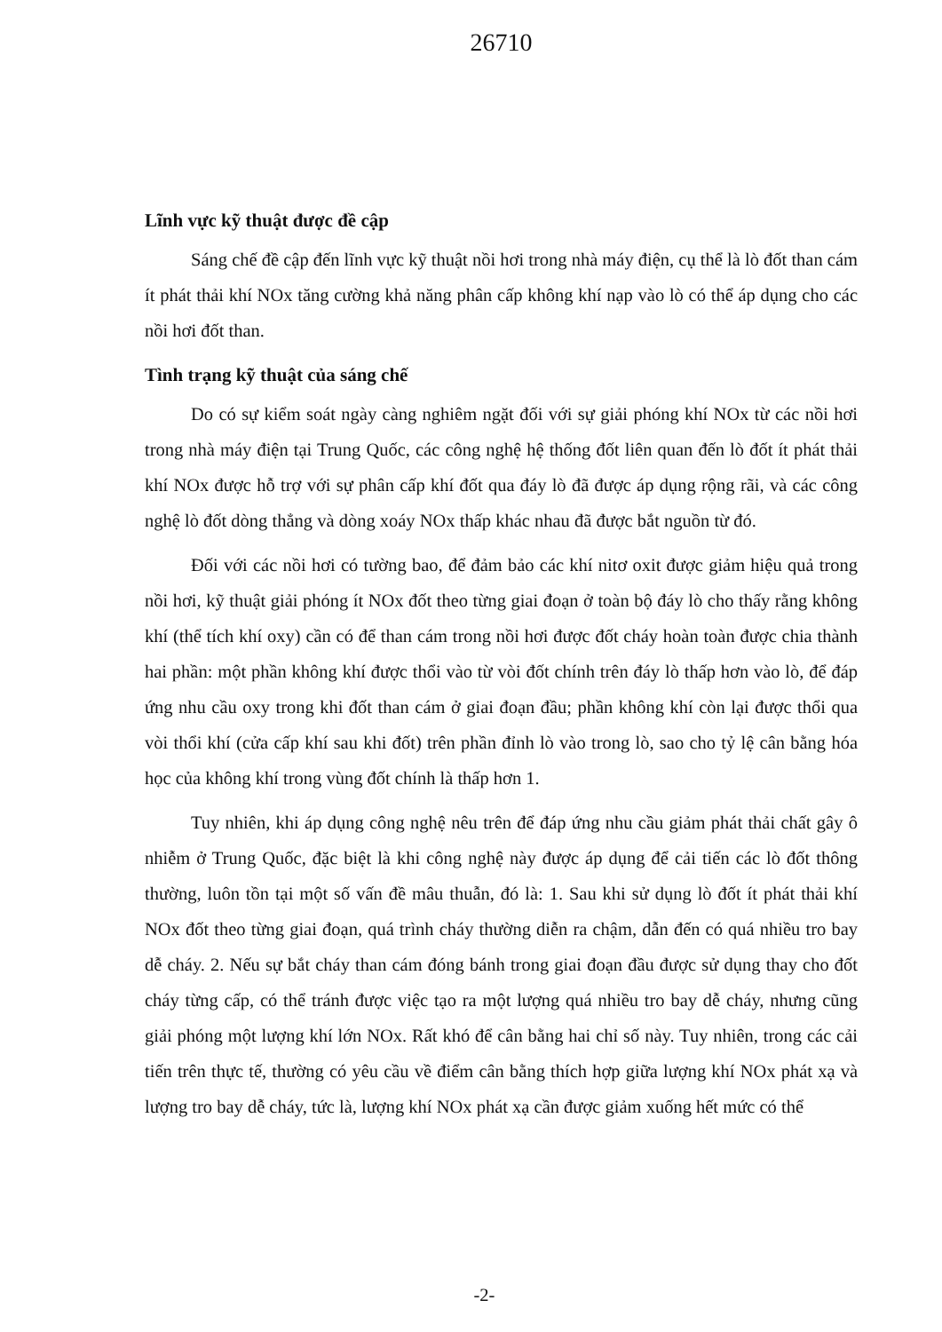26710
Lĩnh vực kỹ thuật được đề cập
Sáng chế đề cập đến lĩnh vực kỹ thuật nồi hơi trong nhà máy điện, cụ thể là lò đốt than cám ít phát thải khí NOx tăng cường khả năng phân cấp không khí nạp vào lò có thể áp dụng cho các nồi hơi đốt than.
Tình trạng kỹ thuật của sáng chế
Do có sự kiểm soát ngày càng nghiêm ngặt đối với sự giải phóng khí NOx từ các nồi hơi trong nhà máy điện tại Trung Quốc, các công nghệ hệ thống đốt liên quan đến lò đốt ít phát thải khí NOx được hỗ trợ với sự phân cấp khí đốt qua đáy lò đã được áp dụng rộng rãi, và các công nghệ lò đốt dòng thẳng và dòng xoáy NOx thấp khác nhau đã được bắt nguồn từ đó.
Đối với các nồi hơi có tường bao, để đảm bảo các khí nitơ oxit được giảm hiệu quả trong nồi hơi, kỹ thuật giải phóng ít NOx đốt theo từng giai đoạn ở toàn bộ đáy lò cho thấy rằng không khí (thể tích khí oxy) cần có để than cám trong nồi hơi được đốt cháy hoàn toàn được chia thành hai phần: một phần không khí được thổi vào từ vòi đốt chính trên đáy lò thấp hơn vào lò, để đáp ứng nhu cầu oxy trong khi đốt than cám ở giai đoạn đầu; phần không khí còn lại được thổi qua vòi thổi khí (cửa cấp khí sau khi đốt) trên phần đỉnh lò vào trong lò, sao cho tỷ lệ cân bằng hóa học của không khí trong vùng đốt chính là thấp hơn 1.
Tuy nhiên, khi áp dụng công nghệ nêu trên để đáp ứng nhu cầu giảm phát thải chất gây ô nhiễm ở Trung Quốc, đặc biệt là khi công nghệ này được áp dụng để cải tiến các lò đốt thông thường, luôn tồn tại một số vấn đề mâu thuẫn, đó là: 1. Sau khi sử dụng lò đốt ít phát thải khí NOx đốt theo từng giai đoạn, quá trình cháy thường diễn ra chậm, dẫn đến có quá nhiều tro bay dễ cháy. 2. Nếu sự bắt cháy than cám đóng bánh trong giai đoạn đầu được sử dụng thay cho đốt cháy từng cấp, có thể tránh được việc tạo ra một lượng quá nhiều tro bay dễ cháy, nhưng cũng giải phóng một lượng khí lớn NOx. Rất khó để cân bằng hai chỉ số này. Tuy nhiên, trong các cải tiến trên thực tế, thường có yêu cầu về điểm cân bằng thích hợp giữa lượng khí NOx phát xạ và lượng tro bay dễ cháy, tức là, lượng khí NOx phát xạ cần được giảm xuống hết mức có thể
-2-